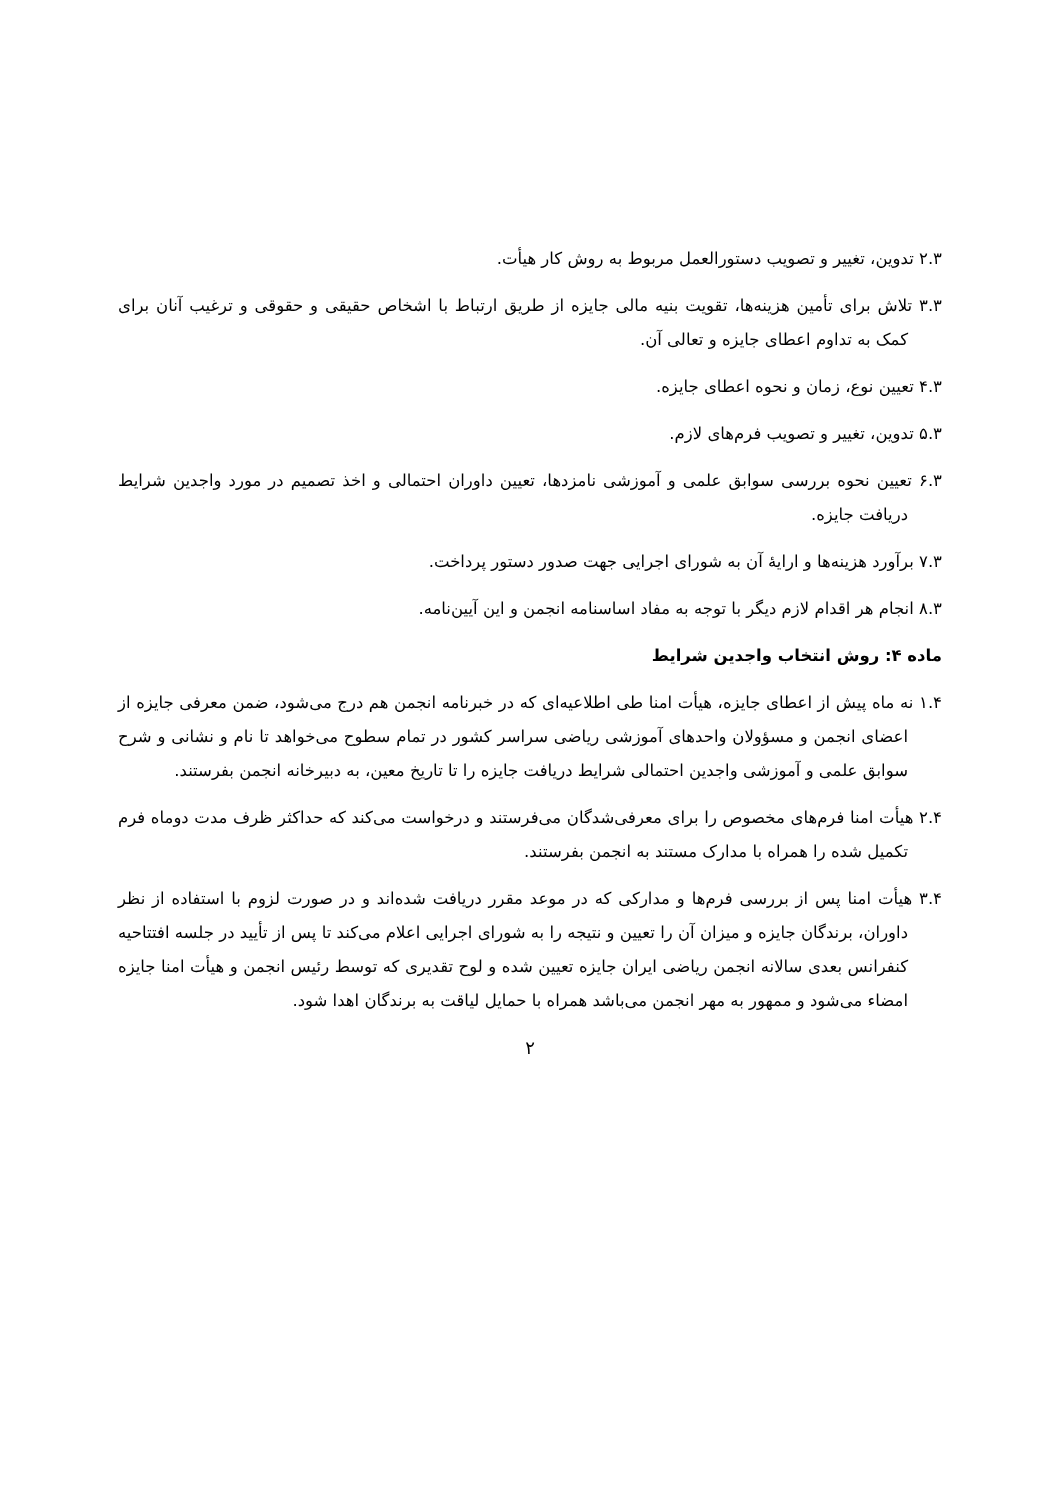۲.۳ تدوین، تغییر و تصویب دستورالعمل مربوط به روش کار هیأت.
۳.۳ تلاش برای تأمین هزینه‌ها، تقویت بنیه مالی جایزه از طریق ارتباط با اشخاص حقیقی و حقوقی و ترغیب آنان برای کمک به تداوم اعطای جایزه و تعالی آن.
۴.۳ تعیین نوع، زمان و نحوه اعطای جایزه.
۵.۳ تدوین، تغییر و تصویب فرم‌های لازم.
۶.۳ تعیین نحوه بررسی سوابق علمی و آموزشی نامزدها، تعیین داوران احتمالی و اخذ تصمیم در مورد واجدین شرایط دریافت جایزه.
۷.۳ برآورد هزینه‌ها و ارایهٔ آن به شورای اجرایی جهت صدور دستور پرداخت.
۸.۳ انجام هر اقدام لازم دیگر با توجه به مفاد اساسنامه انجمن و این آیین‌نامه.
ماده ۴: روش انتخاب واجدین شرایط
۱.۴ نه ماه پیش از اعطای جایزه، هیأت امنا طی اطلاعیه‌ای که در خبرنامه انجمن هم درج می‌شود، ضمن معرفی جایزه از اعضای انجمن و مسؤولان واحدهای آموزشی ریاضی سراسر کشور در تمام سطوح می‌خواهد تا نام و نشانی و شرح سوابق علمی و آموزشی واجدین احتمالی شرایط دریافت جایزه را تا تاریخ معین، به دبیرخانه انجمن بفرستند.
۲.۴ هیأت امنا فرم‌های مخصوص را برای معرفی‌شدگان می‌فرستند و درخواست می‌کند که حداکثر ظرف مدت دوماه فرم تکمیل شده را همراه با مدارک مستند به انجمن بفرستند.
۳.۴ هیأت امنا پس از بررسی فرم‌ها و مدارکی که در موعد مقرر دریافت شده‌اند و در صورت لزوم با استفاده از نظر داوران، برندگان جایزه و میزان آن را تعیین و نتیجه را به شورای اجرایی اعلام می‌کند تا پس از تأیید در جلسه افتتاحیه کنفرانس بعدی سالانه انجمن ریاضی ایران جایزه تعیین شده و لوح تقدیری که توسط رئیس انجمن و هیأت امنا جایزه امضاء می‌شود و ممهور به مهر انجمن می‌باشد همراه با حمایل لیاقت به برندگان اهدا شود.
۲